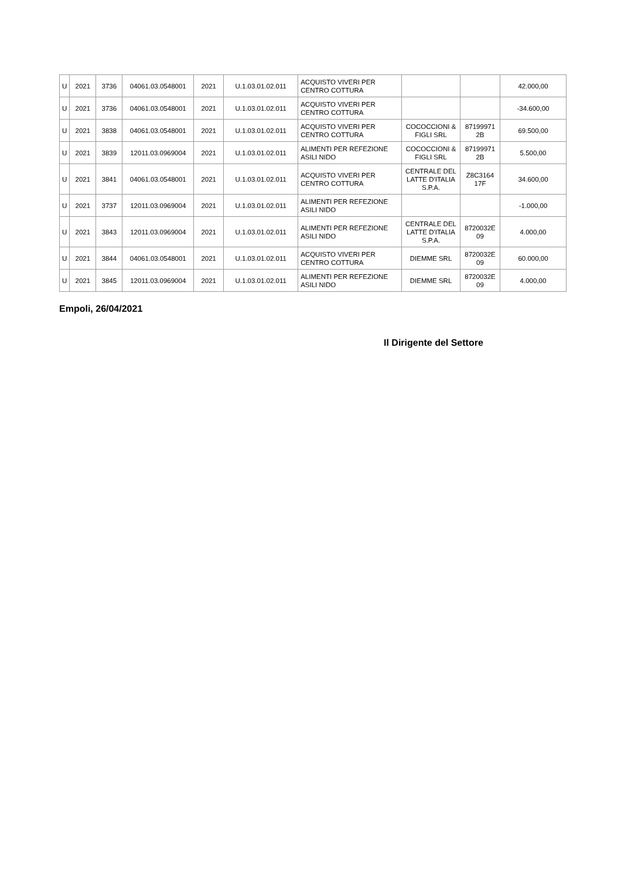| U | 2021 | 3736 | 04061.03.0548001 | 2021 | U.1.03.01.02.011 | ACQUISTO VIVERI PER CENTRO COTTURA | | | 42.000,00 |
| U | 2021 | 3736 | 04061.03.0548001 | 2021 | U.1.03.01.02.011 | ACQUISTO VIVERI PER CENTRO COTTURA | | | -34.600,00 |
| U | 2021 | 3838 | 04061.03.0548001 | 2021 | U.1.03.01.02.011 | ACQUISTO VIVERI PER CENTRO COTTURA | COCOCCIONI & FIGLI SRL | 87199971 2B | 69.500,00 |
| U | 2021 | 3839 | 12011.03.0969004 | 2021 | U.1.03.01.02.011 | ALIMENTI PER REFEZIONE ASILI NIDO | COCOCCIONI & FIGLI SRL | 87199971 2B | 5.500,00 |
| U | 2021 | 3841 | 04061.03.0548001 | 2021 | U.1.03.01.02.011 | ACQUISTO VIVERI PER CENTRO COTTURA | CENTRALE DEL LATTE D'ITALIA S.P.A. | Z8C3164 17F | 34.600,00 |
| U | 2021 | 3737 | 12011.03.0969004 | 2021 | U.1.03.01.02.011 | ALIMENTI PER REFEZIONE ASILI NIDO | | | -1.000,00 |
| U | 2021 | 3843 | 12011.03.0969004 | 2021 | U.1.03.01.02.011 | ALIMENTI PER REFEZIONE ASILI NIDO | CENTRALE DEL LATTE D'ITALIA S.P.A. | 8720032E 09 | 4.000,00 |
| U | 2021 | 3844 | 04061.03.0548001 | 2021 | U.1.03.01.02.011 | ACQUISTO VIVERI PER CENTRO COTTURA | DIEMME SRL | 8720032E 09 | 60.000,00 |
| U | 2021 | 3845 | 12011.03.0969004 | 2021 | U.1.03.01.02.011 | ALIMENTI PER REFEZIONE ASILI NIDO | DIEMME SRL | 8720032E 09 | 4.000,00 |
Empoli, 26/04/2021
Il Dirigente del Settore